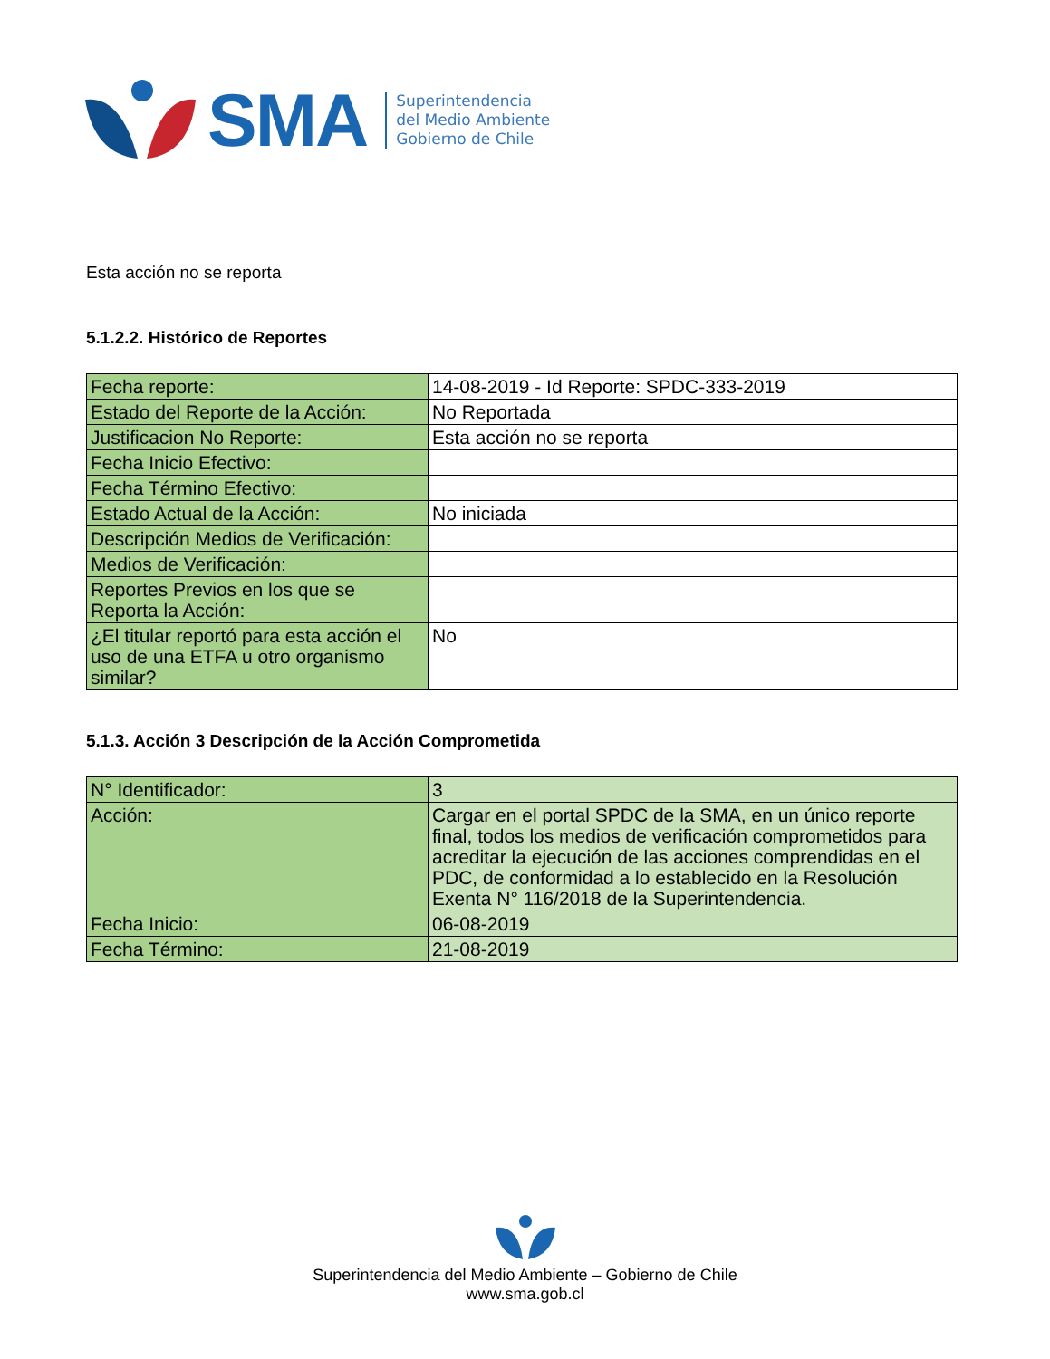SMA
Superintendencia
del Medio Ambiente
Gobierno de Chile
Esta acción no se reporta
5.1.2.2. Histórico de Reportes
| Fecha reporte: | 14-08-2019 - Id Reporte: SPDC-333-2019 |
| Estado del Reporte de la Acción: | No Reportada |
| Justificacion No Reporte: | Esta acción no se reporta |
| Fecha Inicio Efectivo: | |
| Fecha Término Efectivo: | |
| Estado Actual de la Acción: | No iniciada |
| Descripción Medios de Verificación: | |
| Medios de Verificación: | |
| Reportes Previos en los que se Reporta la Acción: | |
| ¿El titular reportó para esta acción el uso de una ETFA u otro organismo similar? | No |
5.1.3. Acción 3 Descripción de la Acción Comprometida
| N° Identificador: | 3 |
| Acción: | Cargar en el portal SPDC de la SMA, en un único reporte final, todos los medios de verificación comprometidos para acreditar la ejecución de las acciones comprendidas en el PDC, de conformidad a lo establecido en la Resolución Exenta N° 116/2018 de la Superintendencia. |
| Fecha Inicio: | 06-08-2019 |
| Fecha Término: | 21-08-2019 |
Superintendencia del Medio Ambiente – Gobierno de Chile
www.sma.gob.cl